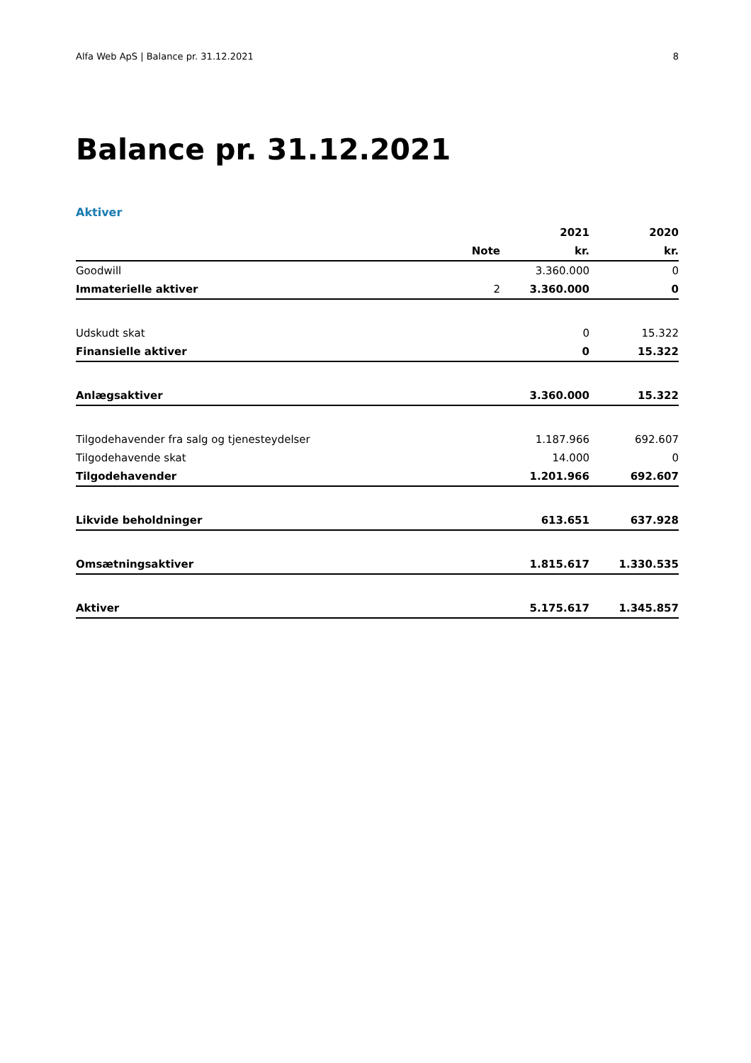Alfa Web ApS | Balance pr. 31.12.2021 8
Balance pr. 31.12.2021
Aktiver
| | | 2021 | 2020 |
| --- | --- | --- | --- |
| | Note | kr. | kr. |
| Goodwill | | 3.360.000 | 0 |
| Immaterielle aktiver | 2 | 3.360.000 | 0 |
| Udskudt skat | | 0 | 15.322 |
| Finansielle aktiver | | 0 | 15.322 |
| Anlægsaktiver | | 3.360.000 | 15.322 |
| Tilgodehavender fra salg og tjenesteydelser | | 1.187.966 | 692.607 |
| Tilgodehavende skat | | 14.000 | 0 |
| Tilgodehavender | | 1.201.966 | 692.607 |
| Likvide beholdninger | | 613.651 | 637.928 |
| Omsætningsaktiver | | 1.815.617 | 1.330.535 |
| Aktiver | | 5.175.617 | 1.345.857 |